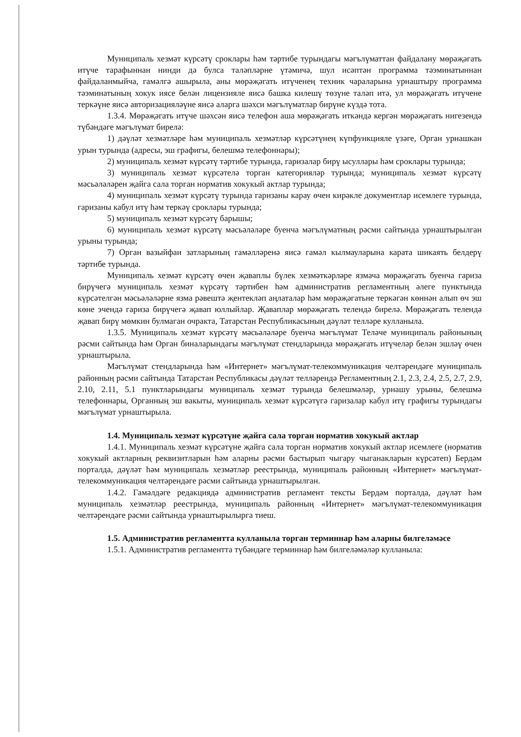Муниципаль хезмәт күрсәтү сроклары һәм тәртибе турындагы мәгълүматтан файдалану мөрәҗәгать итүче тарафыннан нинди дә булса таләпләрне үтәмичә, шул исәптән программа тәэминатыннан файдаланмыйча, гамәлгә ашырыла, аны мөрәҗәгать итүченең техник чараларына урнаштыру программа тәэминатының хокук иясе белән лицензияле яисә башка килешү төзүне таләп итә, ул мөрәҗәгать итүчене теркәүне яисә авторизацияләүне яисә аларга шәхси мәгълүматлар бирүне күздә тота.
1.3.4. Мөрәҗәгать итүче шәхсән яисә телефон аша мөрәҗәгать иткәндә кергән мөрәҗәгать нигезендә түбәндәге мәгълүмат бирелә:
1) дәүләт хезмәтләре һәм муниципаль хезмәтләр күрсәтүнең күпфункцияле үзәге, Орган урнашкан урын турында (адресы, эш графигы, белешмә телефоннары);
2) муниципаль хезмәт күрсәтү тәртибе турында, гаризалар бирү ысуллары һәм сроклары турында;
3) муниципаль хезмәт күрсәтелә торган категорияләр турында; муниципаль хезмәт күрсәтү мәсьәләләрен җайга сала торган норматив хокукый актлар турында;
4) муниципаль хезмәт күрсәтү турында гаризаны карау өчен кирәкле документлар исемлеге турында, гаризаны кабул итү һәм теркәү сроклары турында;
5) муниципаль хезмәт күрсәтү барышы;
6) муниципаль хезмәт күрсәтү мәсьәләләре буенча мәгълүматның рәсми сайтында урнаштырылган урыны турында;
7) Орган вазыйфаи затларының гамәлләренә яисә гамәл кылмауларына карата шикаять белдерү тәртибе турында.
Муниципаль хезмәт күрсәтү өчен җаваплы бүлек хезмәткәрләре язмача мөрәҗәгать буенча гариза бирүчегә муниципаль хезмәт күрсәтү тәртибен һәм административ регламентның әлеге пунктында күрсәтелгән мәсьәләләрне язма рәвештә җентекләп аңлаталар һәм мөрәҗәгатьне теркәгән көннән алып өч эш көне эчендә гариза бирүчегә җавап юллыйлар. Җаваплар мөрәҗәгать телендә бирелә. Мөрәҗәгать телендә җавап бирү мөмкин булмаган очракта, Татарстан Республикасының дәүләт телләре кулланыла.
1.3.5. Муниципаль хезмәт күрсәтү мәсьәләләре буенча мәгълүмат Теләче муниципаль районының рәсми сайтында һәм Орган биналарындагы мәгълүмат стендларында мөрәҗәгать итүчеләр белән эшләү өчен урнаштырыла.
Мәгълүмат стендларында һәм «Интернет» мәгълүмат-телекоммуникация челтәрендәге муниципаль районның рәсми сайтында Татарстан Республикасы дәүләт телләрендә Регламентның 2.1, 2.3, 2.4, 2.5, 2.7, 2.9, 2.10, 2.11, 5.1 пунктларындагы муниципаль хезмәт турында белешмәләр, урнашу урыны, белешмә телефоннары, Органның эш вакыты, муниципаль хезмәт күрсәтүгә гаризалар кабул итү графигы турындагы мәгълүмат урнаштырыла.
1.4. Муниципаль хезмәт күрсәтүне җайга сала торган норматив хокукый актлар
1.4.1. Муниципаль хезмәт күрсәтүне җайга сала торган норматив хокукый актлар исемлеге (норматив хокукый актларның реквизитларын һәм аларны рәсми бастырып чыгару чыганакларын күрсәтеп) Бердәм порталда, дәүләт һәм муниципаль хезмәтләр реестрында, муниципаль районның «Интернет» мәгълүмат-телекоммуникация челтәрендәге рәсми сайтында урнаштырылган.
1.4.2. Гамәлдәге редакциядә административ регламент тексты Бердәм порталда, дәүләт һәм муниципаль хезмәтләр реестрында, муниципаль районның «Интернет» мәгълүмат-телекоммуникация челтәрендәге рәсми сайтында урнаштырылырга тиеш.
1.5. Административ регламентта кулланыла торган терминнар һәм аларны билгеләмәсе
1.5.1. Административ регламентта түбәндәге терминнар һәм билгеләмәләр кулланыла: